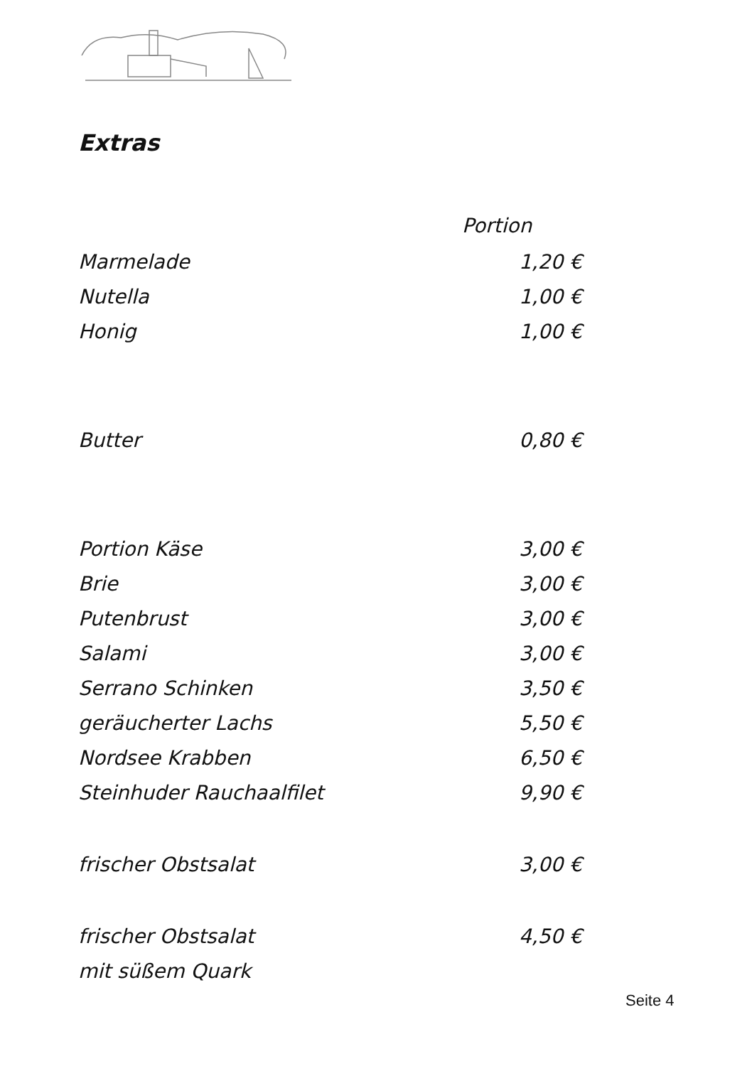Extras
| Portion | |
| --- | --- |
| Marmelade | 1,20 € |
| Nutella | 1,00 € |
| Honig | 1,00 € |
| Butter | 0,80 € |
| Portion Käse | 3,00 € |
| Brie | 3,00 € |
| Putenbrust | 3,00 € |
| Salami | 3,00 € |
| Serrano Schinken | 3,50 € |
| geräucherter Lachs | 5,50 € |
| Nordsee Krabben | 6,50 € |
| Steinhuder Rauchaalfilet | 9,90 € |
| frischer Obstsalat | 3,00 € |
| frischer Obstsalat | 4,50 € |
| mit süßem Quark | |
Seite 4